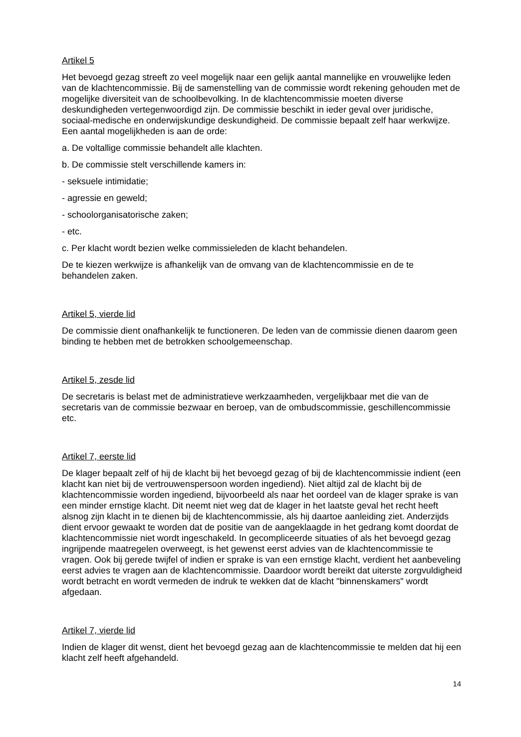Artikel 5
Het bevoegd gezag streeft zo veel mogelijk naar een gelijk aantal mannelijke en vrouwelijke leden van de klachtencommissie. Bij de samenstelling van de commissie wordt rekening gehouden met de mogelijke diversiteit van de schoolbevolking. In de klachtencommissie moeten diverse deskundigheden vertegenwoordigd zijn. De commissie beschikt in ieder geval over juridische, sociaal-medische en onderwijskundige deskundigheid. De commissie bepaalt zelf haar werkwijze. Een aantal mogelijkheden is aan de orde:
a. De voltallige commissie behandelt alle klachten.
b. De commissie stelt verschillende kamers in:
- seksuele intimidatie;
- agressie en geweld;
- schoolorganisatorische zaken;
- etc.
c. Per klacht wordt bezien welke commissieleden de klacht behandelen.
De te kiezen werkwijze is afhankelijk van de omvang van de klachtencommissie en de te behandelen zaken.
Artikel 5, vierde lid
De commissie dient onafhankelijk te functioneren. De leden van de commissie dienen daarom geen binding te hebben met de betrokken schoolgemeenschap.
Artikel 5, zesde lid
De secretaris is belast met de administratieve werkzaamheden, vergelijkbaar met die van de secretaris van de commissie bezwaar en beroep, van de ombudscommissie, geschillencommissie etc.
Artikel 7, eerste lid
De klager bepaalt zelf of hij de klacht bij het bevoegd gezag of bij de klachtencommissie indient (een klacht kan niet bij de vertrouwenspersoon worden ingediend). Niet altijd zal de klacht bij de klachtencommissie worden ingediend, bijvoorbeeld als naar het oordeel van de klager sprake is van een minder ernstige klacht. Dit neemt niet weg dat de klager in het laatste geval het recht heeft alsnog zijn klacht in te dienen bij de klachtencommissie, als hij daartoe aanleiding ziet. Anderzijds dient ervoor gewaakt te worden dat de positie van de aangeklaagde in het gedrang komt doordat de klachtencommissie niet wordt ingeschakeld. In gecompliceerde situaties of als het bevoegd gezag ingrijpende maatregelen overweegt, is het gewenst eerst advies van de klachtencommissie te vragen. Ook bij gerede twijfel of indien er sprake is van een ernstige klacht, verdient het aanbeveling eerst advies te vragen aan de klachtencommissie. Daardoor wordt bereikt dat uiterste zorgvuldigheid wordt betracht en wordt vermeden de indruk te wekken dat de klacht "binnenskamers" wordt afgedaan.
Artikel 7, vierde lid
Indien de klager dit wenst, dient het bevoegd gezag aan de klachtencommissie te melden dat hij een klacht zelf heeft afgehandeld.
14